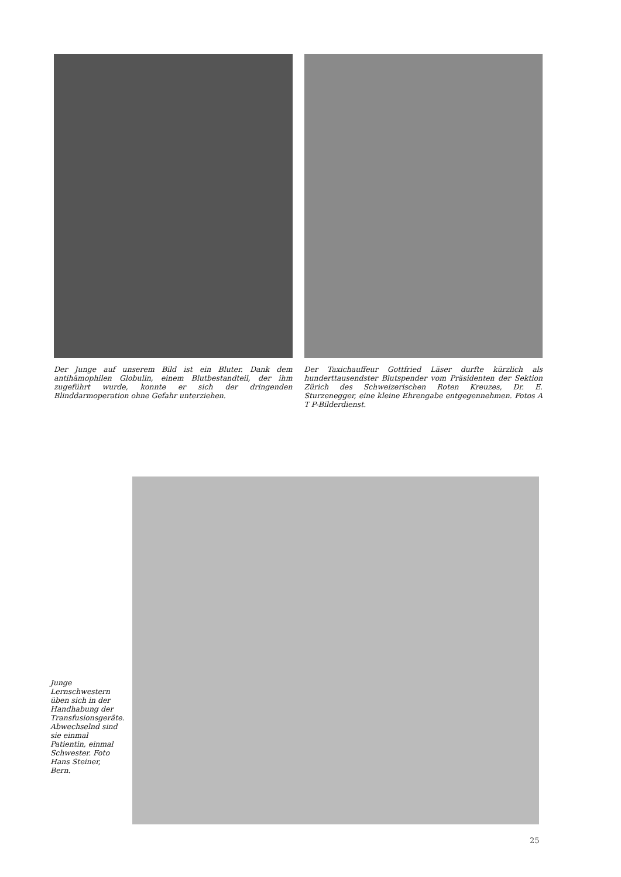Der Junge auf unserem Bild ist ein Bluter. Dank dem antihämophilen Globulin, einem Blutbestandteil, der ihm zugeführt wurde, konnte er sich der dringenden Blinddarmoperation ohne Gefahr unterziehen.
Der Taxichauffeur Gottfried Läser durfte kürzlich als hunderttausendster Blutspender vom Präsidenten der Sektion Zürich des Schweizerischen Roten Kreuzes, Dr. E. Sturzenegger, eine kleine Ehrengabe entgegennehmen. Fotos A T P-Bilderdienst.
Junge Lernschwestern üben sich in der Handhabung der Transfusionsgeräte. Abwechselnd sind sie einmal Patientin, einmal Schwester. Foto Hans Steiner, Bern.
25